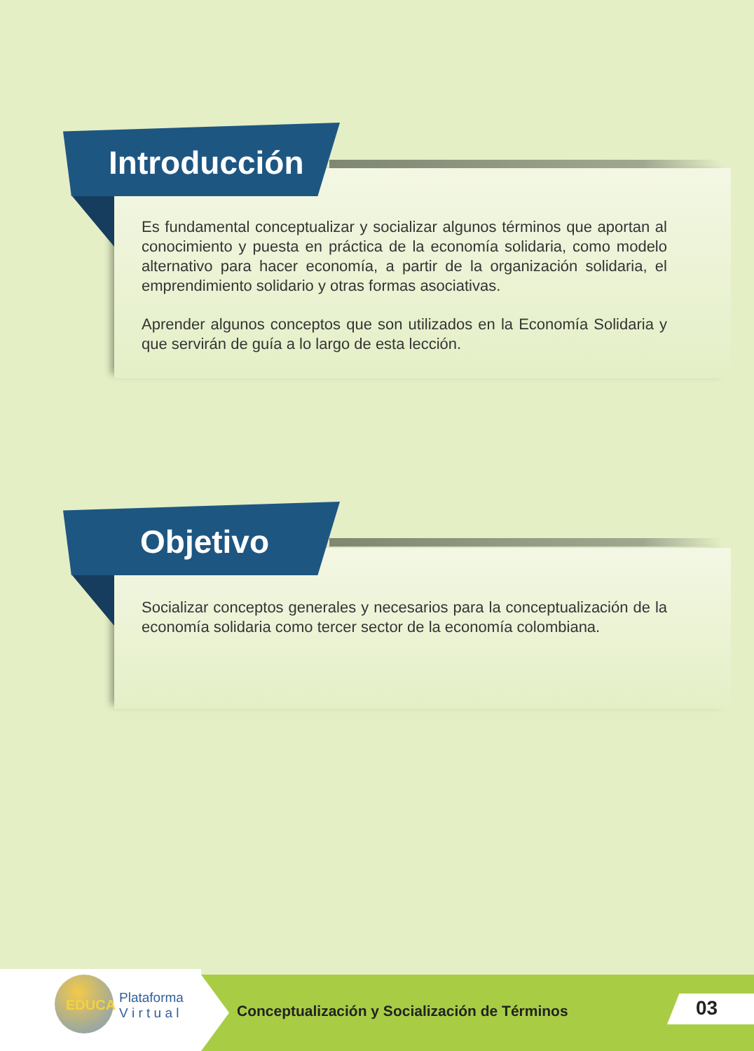Introducción
Es fundamental conceptualizar y socializar algunos términos que aportan al conocimiento y puesta en práctica de la economía solidaria, como modelo alternativo para hacer economía, a partir de la organización solidaria, el emprendimiento solidario y otras formas asociativas.
Aprender algunos conceptos que son utilizados en la Economía Solidaria y que servirán de guía a lo largo de esta lección.
Objetivo
Socializar conceptos generales y necesarios para la conceptualización de la economía solidaria como tercer sector de la economía colombiana.
EDUCA
Plataforma
V i r t u a l
Conceptualización y Socialización de Términos
03